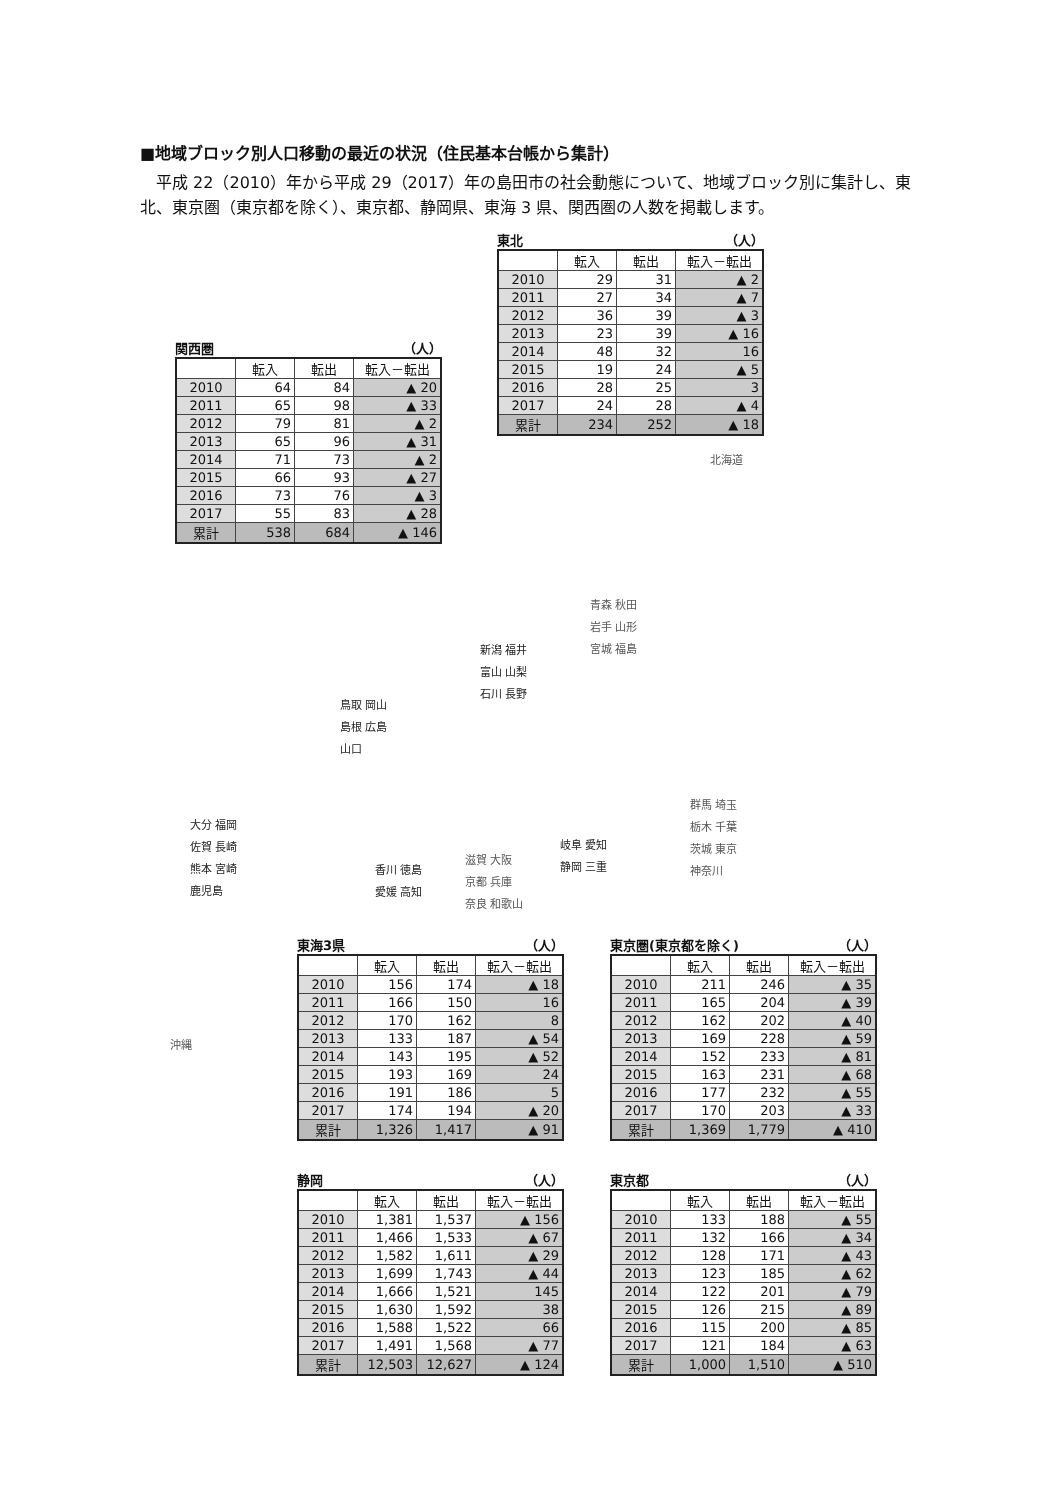■地域ブロック別人口移動の最近の状況（住民基本台帳から集計）
平成 22（2010）年から平成 29（2017）年の島田市の社会動態について、地域ブロック別に集計し、東北、東京圏（東京都を除く）、東京都、静岡県、東海 3 県、関西圏の人数を掲載します。
東北 （人）
| | 転入 | 転出 | 転入－転出 |
| --- | --- | --- | --- |
| 2010 | 29 | 31 | ▲ 2 |
| 2011 | 27 | 34 | ▲ 7 |
| 2012 | 36 | 39 | ▲ 3 |
| 2013 | 23 | 39 | ▲ 16 |
| 2014 | 48 | 32 | 16 |
| 2015 | 19 | 24 | ▲ 5 |
| 2016 | 28 | 25 | 3 |
| 2017 | 24 | 28 | ▲ 4 |
| 累計 | 234 | 252 | ▲ 18 |
関西圏 （人）
| | 転入 | 転出 | 転入－転出 |
| --- | --- | --- | --- |
| 2010 | 64 | 84 | ▲ 20 |
| 2011 | 65 | 98 | ▲ 33 |
| 2012 | 79 | 81 | ▲ 2 |
| 2013 | 65 | 96 | ▲ 31 |
| 2014 | 71 | 73 | ▲ 2 |
| 2015 | 66 | 93 | ▲ 27 |
| 2016 | 73 | 76 | ▲ 3 |
| 2017 | 55 | 83 | ▲ 28 |
| 累計 | 538 | 684 | ▲ 146 |
北海道
青森 秋田
岩手 山形
宮城 福島
新潟 福井
富山 山梨
石川 長野
鳥取 岡山
島根 広島
山口
群馬 埼玉
栃木 千葉
茨城 東京
神奈川
大分 福岡
佐賀 長崎
熊本 宮崎
鹿児島
香川 徳島
愛媛 高知
滋賀 大阪
京都 兵庫
奈良 和歌山
岐阜 愛知
静岡 三重
沖縄
東海3県 （人）
| | 転入 | 転出 | 転入－転出 |
| --- | --- | --- | --- |
| 2010 | 156 | 174 | ▲ 18 |
| 2011 | 166 | 150 | 16 |
| 2012 | 170 | 162 | 8 |
| 2013 | 133 | 187 | ▲ 54 |
| 2014 | 143 | 195 | ▲ 52 |
| 2015 | 193 | 169 | 24 |
| 2016 | 191 | 186 | 5 |
| 2017 | 174 | 194 | ▲ 20 |
| 累計 | 1,326 | 1,417 | ▲ 91 |
東京圏(東京都を除く) （人）
| | 転入 | 転出 | 転入－転出 |
| --- | --- | --- | --- |
| 2010 | 211 | 246 | ▲ 35 |
| 2011 | 165 | 204 | ▲ 39 |
| 2012 | 162 | 202 | ▲ 40 |
| 2013 | 169 | 228 | ▲ 59 |
| 2014 | 152 | 233 | ▲ 81 |
| 2015 | 163 | 231 | ▲ 68 |
| 2016 | 177 | 232 | ▲ 55 |
| 2017 | 170 | 203 | ▲ 33 |
| 累計 | 1,369 | 1,779 | ▲ 410 |
静岡 （人）
| | 転入 | 転出 | 転入－転出 |
| --- | --- | --- | --- |
| 2010 | 1,381 | 1,537 | ▲ 156 |
| 2011 | 1,466 | 1,533 | ▲ 67 |
| 2012 | 1,582 | 1,611 | ▲ 29 |
| 2013 | 1,699 | 1,743 | ▲ 44 |
| 2014 | 1,666 | 1,521 | 145 |
| 2015 | 1,630 | 1,592 | 38 |
| 2016 | 1,588 | 1,522 | 66 |
| 2017 | 1,491 | 1,568 | ▲ 77 |
| 累計 | 12,503 | 12,627 | ▲ 124 |
東京都 （人）
| | 転入 | 転出 | 転入－転出 |
| --- | --- | --- | --- |
| 2010 | 133 | 188 | ▲ 55 |
| 2011 | 132 | 166 | ▲ 34 |
| 2012 | 128 | 171 | ▲ 43 |
| 2013 | 123 | 185 | ▲ 62 |
| 2014 | 122 | 201 | ▲ 79 |
| 2015 | 126 | 215 | ▲ 89 |
| 2016 | 115 | 200 | ▲ 85 |
| 2017 | 121 | 184 | ▲ 63 |
| 累計 | 1,000 | 1,510 | ▲ 510 |